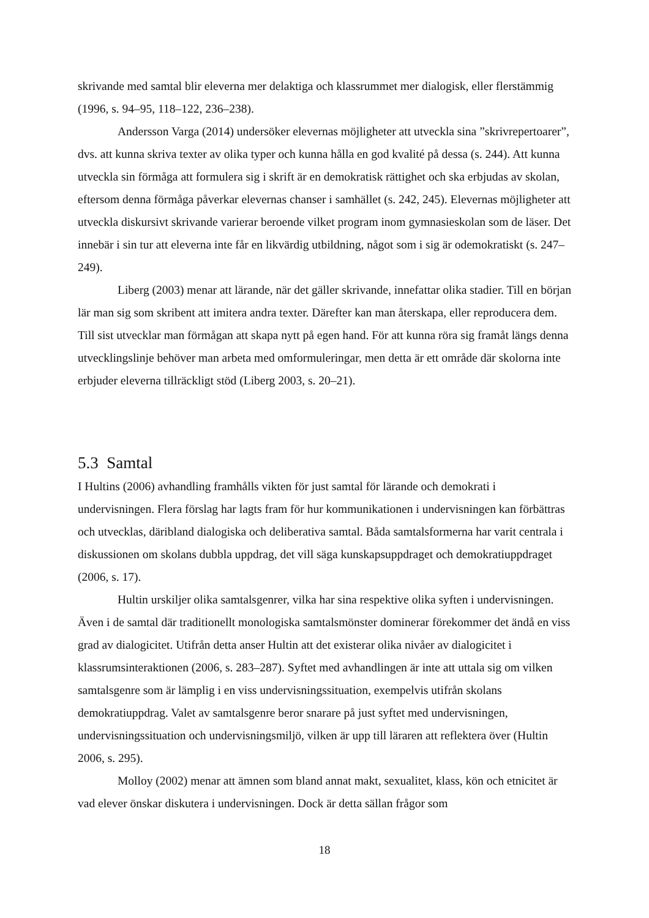skrivande med samtal blir eleverna mer delaktiga och klassrummet mer dialogisk, eller flerstämmig (1996, s. 94–95, 118–122, 236–238).
Andersson Varga (2014) undersöker elevernas möjligheter att utveckla sina ”skrivrepertoarer”, dvs. att kunna skriva texter av olika typer och kunna hålla en god kvalité på dessa (s. 244). Att kunna utveckla sin förmåga att formulera sig i skrift är en demokratisk rättighet och ska erbjudas av skolan, eftersom denna förmåga påverkar elevernas chanser i samhället (s. 242, 245). Elevernas möjligheter att utveckla diskursivt skrivande varierar beroende vilket program inom gymnasieskolan som de läser. Det innebär i sin tur att eleverna inte får en likvärdig utbildning, något som i sig är odemokratiskt (s. 247–249).
Liberg (2003) menar att lärande, när det gäller skrivande, innefattar olika stadier. Till en början lär man sig som skribent att imitera andra texter. Därefter kan man återskapa, eller reproducera dem. Till sist utvecklar man förmågan att skapa nytt på egen hand. För att kunna röra sig framåt längs denna utvecklingslinje behöver man arbeta med omformuleringar, men detta är ett område där skolorna inte erbjuder eleverna tillräckligt stöd (Liberg 2003, s. 20–21).
5.3 Samtal
I Hultins (2006) avhandling framhålls vikten för just samtal för lärande och demokrati i undervisningen. Flera förslag har lagts fram för hur kommunikationen i undervisningen kan förbättras och utvecklas, däribland dialogiska och deliberativa samtal. Båda samtalsformerna har varit centrala i diskussionen om skolans dubbla uppdrag, det vill säga kunskapsuppdraget och demokratiuppdraget (2006, s. 17).
Hultin urskiljer olika samtalsgenrer, vilka har sina respektive olika syften i undervisningen. Även i de samtal där traditionellt monologiska samtalsmönster dominerar förekommer det ändå en viss grad av dialogicitet. Utifrån detta anser Hultin att det existerar olika nivåer av dialogicitet i klassrumsinteraktionen (2006, s. 283–287). Syftet med avhandlingen är inte att uttala sig om vilken samtalsgenre som är lämplig i en viss undervisningssituation, exempelvis utifrån skolans demokratiuppdrag. Valet av samtalsgenre beror snarare på just syftet med undervisningen, undervisningssituation och undervisningsmiljö, vilken är upp till läraren att reflektera över (Hultin 2006, s. 295).
Molloy (2002) menar att ämnen som bland annat makt, sexualitet, klass, kön och etnicitet är vad elever önskar diskutera i undervisningen. Dock är detta sällan frågor som
18